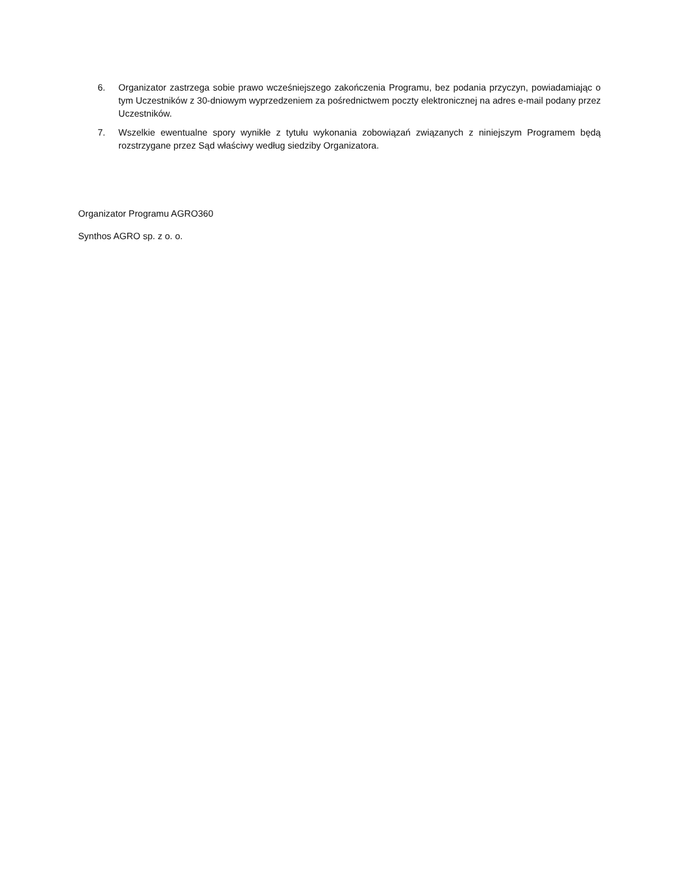6. Organizator zastrzega sobie prawo wcześniejszego zakończenia Programu, bez podania przyczyn, powiadamiając o tym Uczestników z 30-dniowym wyprzedzeniem za pośrednictwem poczty elektronicznej na adres e-mail podany przez Uczestników.
7. Wszelkie ewentualne spory wynikłe z tytułu wykonania zobowiązań związanych z niniejszym Programem będą rozstrzygane przez Sąd właściwy według siedziby Organizatora.
Organizator Programu AGRO360
Synthos AGRO sp. z o. o.